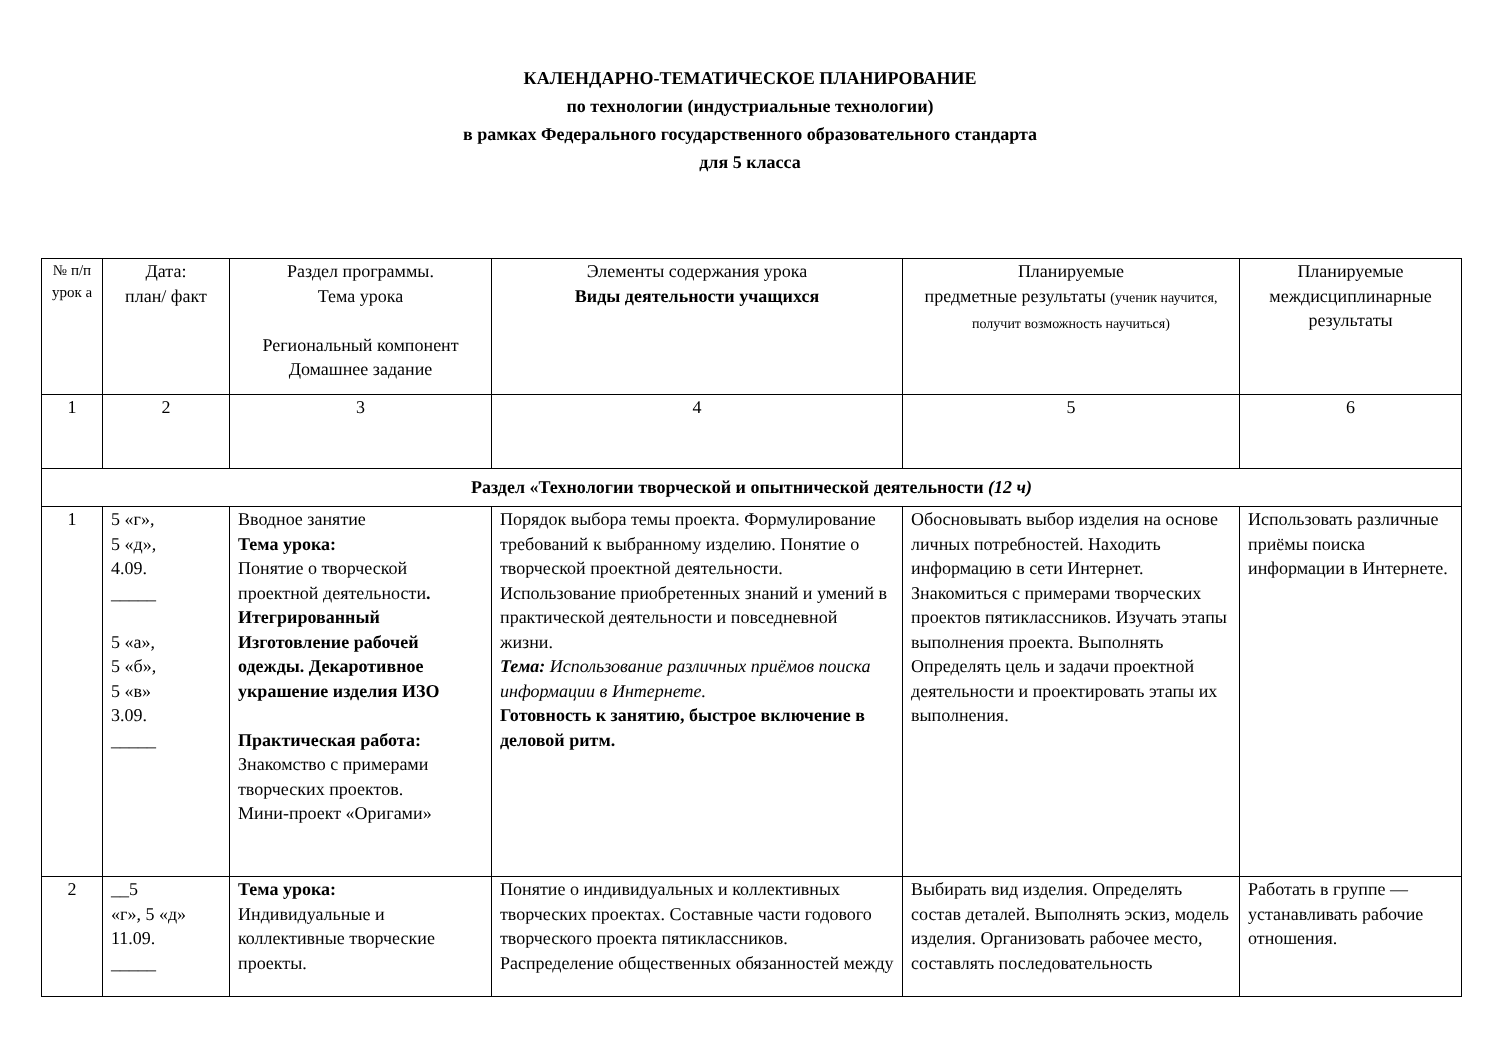КАЛЕНДАРНО-ТЕМАТИЧЕСКОЕ ПЛАНИРОВАНИЕ
по технологии (индустриальные технологии)
в рамках Федерального государственного образовательного стандарта
для 5 класса
| № п/п урок а | Дата: план/ факт | Раздел программы. Тема урока Региональный компонент Домашнее задание | Элементы содержания урока Виды деятельности учащихся | Планируемые предметные результаты (ученик научится, получит возможность научиться) | Планируемые междисциплинарные результаты |
| --- | --- | --- | --- | --- | --- |
| 1 | 2 | 3 | 4 | 5 | 6 |
| Раздел «Технологии творческой и опытнической деятельности (12 ч) | | | | | |
| 1 | 5 «г», 5 «д», 4.09. _____ 5 «а», 5 «б», 5 «в» 3.09. _____ | Вводное занятие Тема урока: Понятие о творческой проектной деятельности . Итегрированный Изготовление рабочей одежды. Декаротивное украшение изделия ИЗО Практическая работа: Знакомство с примерами творческих проектов. Мини-проект «Оригами» | Порядок выбора темы проекта. Формулирование требований к выбранному изделию. Понятие о творческой проектной деятельности. Использование приобретенных знаний и умений в практической деятельности и повседневной жизни. Тема: Использование различных приёмов поиска информации в Интернете. Готовность к занятию, быстрое включение в деловой ритм. | Обосновывать выбор изделия на основе личных потребностей. Находить информацию в сети Интернет. Знакомиться с примерами творческих проектов пятиклассников. Изучать этапы выполнения проекта. Выполнять Определять цель и задачи проектной деятельности и проектировать этапы их выполнения. | Использовать различные приёмы поиска информации в Интернете. |
| 2 | __5 «г», 5 «д» 11.09. _____ | Тема урока: Индивидуальные и коллективные творческие проекты. | Понятие о индивидуальных и коллективных творческих проектах. Составные части годового творческого проекта пятиклассников. Распределение общественных обязанностей между | Выбирать вид изделия. Определять состав деталей. Выполнять эскиз, модель изделия. Организовать рабочее место, составлять последовательность | Работать в группе — устанавливать рабочие отношения. |